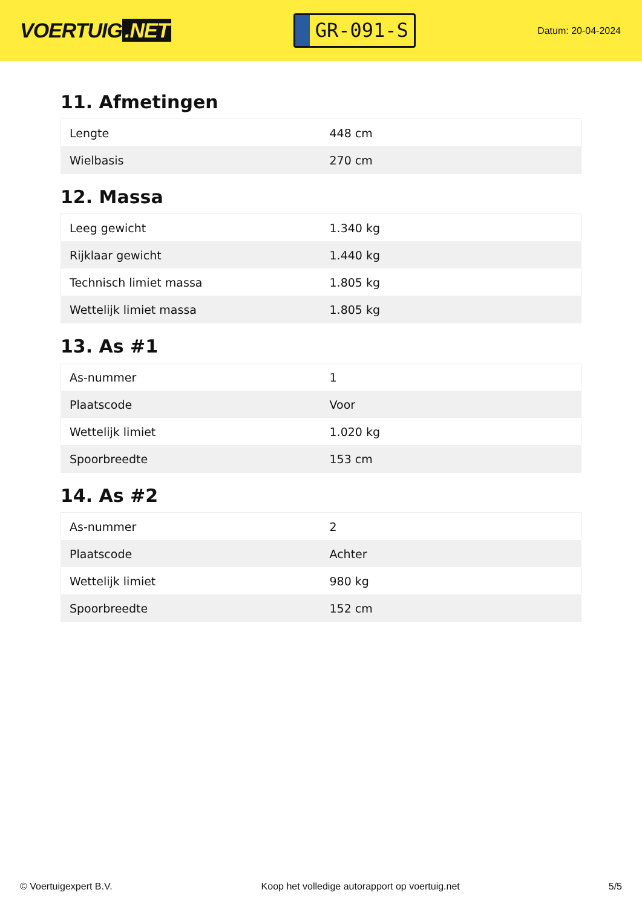VOERTUIG.NET
GR-091-S
Datum: 20-04-2024
11. Afmetingen
| Lengte | 448 cm |
| Wielbasis | 270 cm |
12. Massa
| Leeg gewicht | 1.340 kg |
| Rijklaar gewicht | 1.440 kg |
| Technisch limiet massa | 1.805 kg |
| Wettelijk limiet massa | 1.805 kg |
13. As #1
| As-nummer | 1 |
| Plaatscode | Voor |
| Wettelijk limiet | 1.020 kg |
| Spoorbreedte | 153 cm |
14. As #2
| As-nummer | 2 |
| Plaatscode | Achter |
| Wettelijk limiet | 980 kg |
| Spoorbreedte | 152 cm |
© Voertuigexpert B.V. Koop het volledige autorapport op voertuig.net 5/5